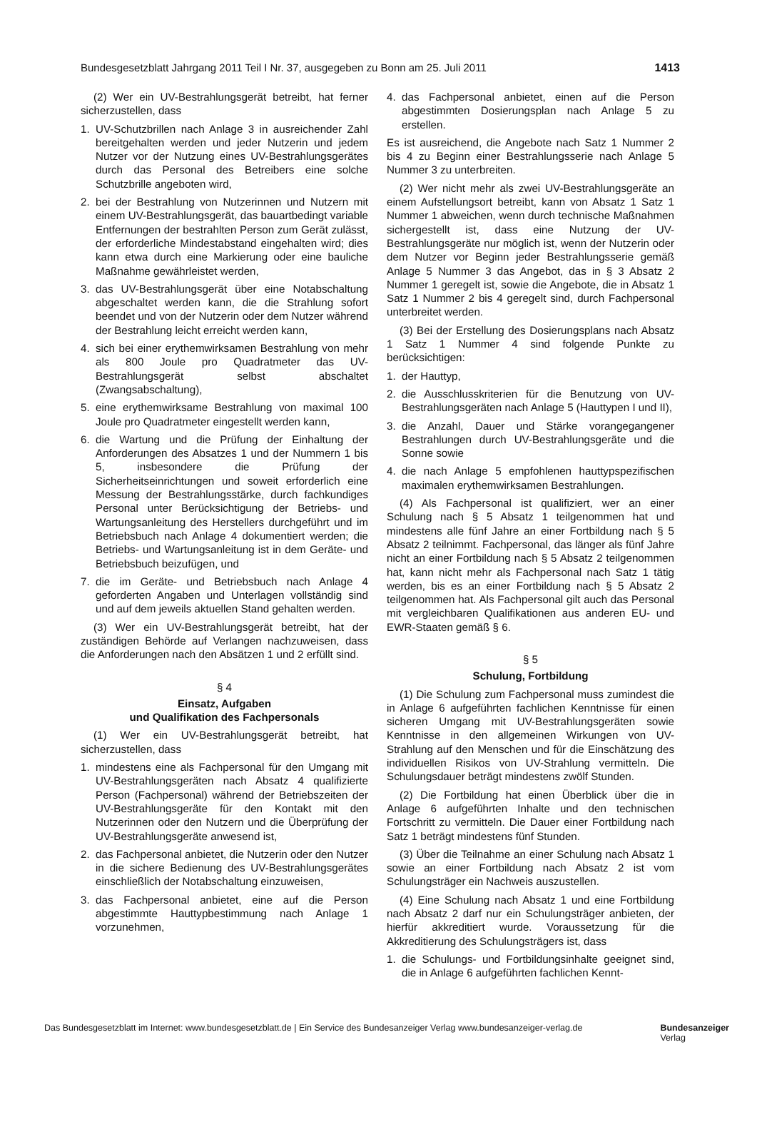Bundesgesetzblatt Jahrgang 2011 Teil I Nr. 37, ausgegeben zu Bonn am 25. Juli 2011 1413
(2) Wer ein UV-Bestrahlungsgerät betreibt, hat ferner sicherzustellen, dass
1. UV-Schutzbrillen nach Anlage 3 in ausreichender Zahl bereitgehalten werden und jeder Nutzerin und jedem Nutzer vor der Nutzung eines UV-Bestrahlungsgerätes durch das Personal des Betreibers eine solche Schutzbrille angeboten wird,
2. bei der Bestrahlung von Nutzerinnen und Nutzern mit einem UV-Bestrahlungsgerät, das bauartbedingt variable Entfernungen der bestrahlten Person zum Gerät zulässt, der erforderliche Mindestabstand eingehalten wird; dies kann etwa durch eine Markierung oder eine bauliche Maßnahme gewährleistet werden,
3. das UV-Bestrahlungsgerät über eine Notabschaltung abgeschaltet werden kann, die die Strahlung sofort beendet und von der Nutzerin oder dem Nutzer während der Bestrahlung leicht erreicht werden kann,
4. sich bei einer erythemwirksamen Bestrahlung von mehr als 800 Joule pro Quadratmeter das UV-Bestrahlungsgerät selbst abschaltet (Zwangsabschaltung),
5. eine erythemwirksame Bestrahlung von maximal 100 Joule pro Quadratmeter eingestellt werden kann,
6. die Wartung und die Prüfung der Einhaltung der Anforderungen des Absatzes 1 und der Nummern 1 bis 5, insbesondere die Prüfung der Sicherheitseinrichtungen und soweit erforderlich eine Messung der Bestrahlungsstärke, durch fachkundiges Personal unter Berücksichtigung der Betriebs- und Wartungsanleitung des Herstellers durchgeführt und im Betriebsbuch nach Anlage 4 dokumentiert werden; die Betriebs- und Wartungsanleitung ist in dem Geräte- und Betriebsbuch beizufügen, und
7. die im Geräte- und Betriebsbuch nach Anlage 4 geforderten Angaben und Unterlagen vollständig sind und auf dem jeweils aktuellen Stand gehalten werden.
(3) Wer ein UV-Bestrahlungsgerät betreibt, hat der zuständigen Behörde auf Verlangen nachzuweisen, dass die Anforderungen nach den Absätzen 1 und 2 erfüllt sind.
§ 4
Einsatz, Aufgaben
und Qualifikation des Fachpersonals
(1) Wer ein UV-Bestrahlungsgerät betreibt, hat sicherzustellen, dass
1. mindestens eine als Fachpersonal für den Umgang mit UV-Bestrahlungsgeräten nach Absatz 4 qualifizierte Person (Fachpersonal) während der Betriebszeiten der UV-Bestrahlungsgeräte für den Kontakt mit den Nutzerinnen oder den Nutzern und die Überprüfung der UV-Bestrahlungsgeräte anwesend ist,
2. das Fachpersonal anbietet, die Nutzerin oder den Nutzer in die sichere Bedienung des UV-Bestrahlungsgerätes einschließlich der Notabschaltung einzuweisen,
3. das Fachpersonal anbietet, eine auf die Person abgestimmte Hauttypbestimmung nach Anlage 1 vorzunehmen,
4. das Fachpersonal anbietet, einen auf die Person abgestimmten Dosierungsplan nach Anlage 5 zu erstellen.
Es ist ausreichend, die Angebote nach Satz 1 Nummer 2 bis 4 zu Beginn einer Bestrahlungsserie nach Anlage 5 Nummer 3 zu unterbreiten.
(2) Wer nicht mehr als zwei UV-Bestrahlungsgeräte an einem Aufstellungsort betreibt, kann von Absatz 1 Satz 1 Nummer 1 abweichen, wenn durch technische Maßnahmen sichergestellt ist, dass eine Nutzung der UV-Bestrahlungsgeräte nur möglich ist, wenn der Nutzerin oder dem Nutzer vor Beginn jeder Bestrahlungsserie gemäß Anlage 5 Nummer 3 das Angebot, das in § 3 Absatz 2 Nummer 1 geregelt ist, sowie die Angebote, die in Absatz 1 Satz 1 Nummer 2 bis 4 geregelt sind, durch Fachpersonal unterbreitet werden.
(3) Bei der Erstellung des Dosierungsplans nach Absatz 1 Satz 1 Nummer 4 sind folgende Punkte zu berücksichtigen:
1. der Hauttyp,
2. die Ausschlusskriterien für die Benutzung von UV-Bestrahlungsgeräten nach Anlage 5 (Hauttypen I und II),
3. die Anzahl, Dauer und Stärke vorangegangener Bestrahlungen durch UV-Bestrahlungsgeräte und die Sonne sowie
4. die nach Anlage 5 empfohlenen hauttypspezifischen maximalen erythemwirksamen Bestrahlungen.
(4) Als Fachpersonal ist qualifiziert, wer an einer Schulung nach § 5 Absatz 1 teilgenommen hat und mindestens alle fünf Jahre an einer Fortbildung nach § 5 Absatz 2 teilnimmt. Fachpersonal, das länger als fünf Jahre nicht an einer Fortbildung nach § 5 Absatz 2 teilgenommen hat, kann nicht mehr als Fachpersonal nach Satz 1 tätig werden, bis es an einer Fortbildung nach § 5 Absatz 2 teilgenommen hat. Als Fachpersonal gilt auch das Personal mit vergleichbaren Qualifikationen aus anderen EU- und EWR-Staaten gemäß § 6.
§ 5
Schulung, Fortbildung
(1) Die Schulung zum Fachpersonal muss zumindest die in Anlage 6 aufgeführten fachlichen Kenntnisse für einen sicheren Umgang mit UV-Bestrahlungsgeräten sowie Kenntnisse in den allgemeinen Wirkungen von UV-Strahlung auf den Menschen und für die Einschätzung des individuellen Risikos von UV-Strahlung vermitteln. Die Schulungsdauer beträgt mindestens zwölf Stunden.
(2) Die Fortbildung hat einen Überblick über die in Anlage 6 aufgeführten Inhalte und den technischen Fortschritt zu vermitteln. Die Dauer einer Fortbildung nach Satz 1 beträgt mindestens fünf Stunden.
(3) Über die Teilnahme an einer Schulung nach Absatz 1 sowie an einer Fortbildung nach Absatz 2 ist vom Schulungsträger ein Nachweis auszustellen.
(4) Eine Schulung nach Absatz 1 und eine Fortbildung nach Absatz 2 darf nur ein Schulungsträger anbieten, der hierfür akkreditiert wurde. Voraussetzung für die Akkreditierung des Schulungsträgers ist, dass
1. die Schulungs- und Fortbildungsinhalte geeignet sind, die in Anlage 6 aufgeführten fachlichen Kennt-
Das Bundesgesetzblatt im Internet: www.bundesgesetzblatt.de | Ein Service des Bundesanzeiger Verlag www.bundesanzeiger-verlag.de Bundesanzeiger
Verlag